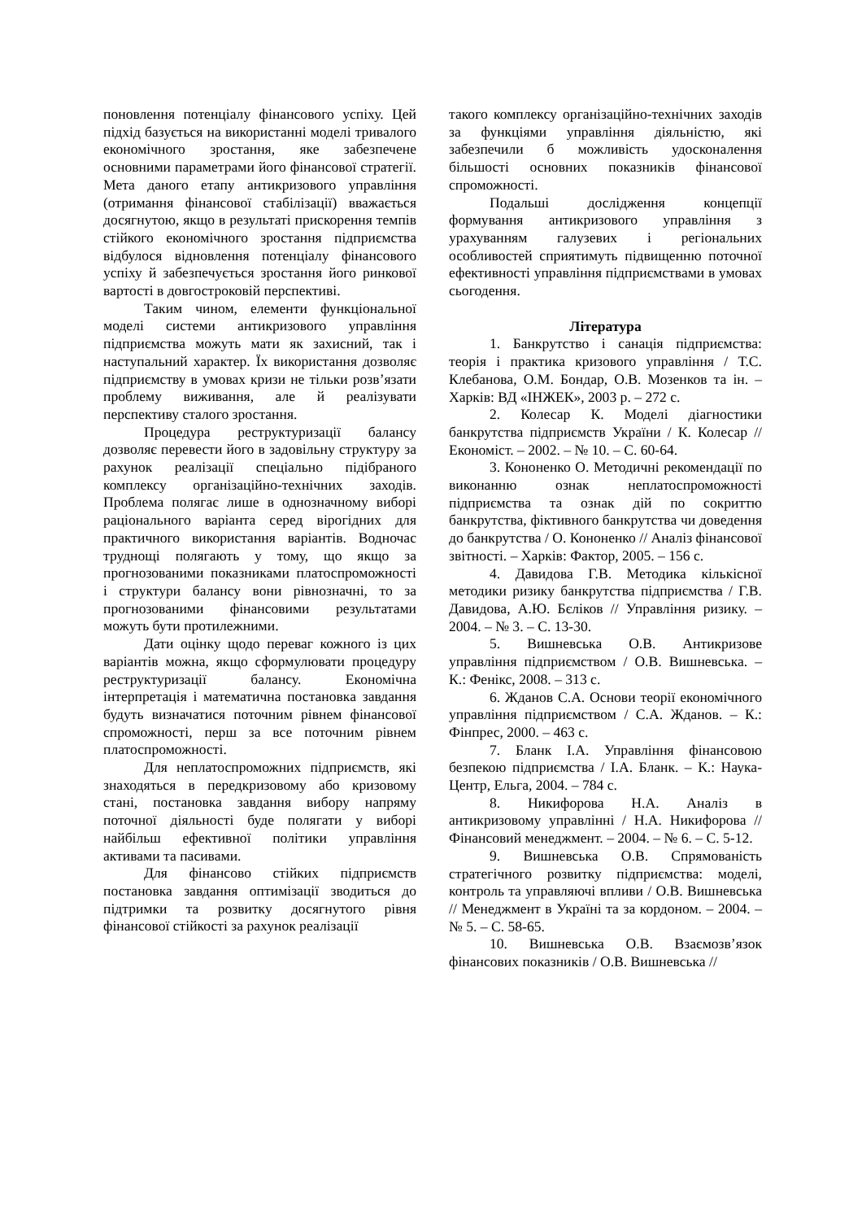поновлення потенціалу фінансового успіху. Цей підхід базується на використанні моделі тривалого економічного зростання, яке забезпечене основними параметрами його фінансової стратегії. Мета даного етапу антикризового управління (отримання фінансової стабілізації) вважається досягнутою, якщо в результаті прискорення темпів стійкого економічного зростання підприємства відбулося відновлення потенціалу фінансового успіху й забезпечується зростання його ринкової вартості в довгостроковій перспективі.
Таким чином, елементи функціональної моделі системи антикризового управління підприємства можуть мати як захисний, так і наступальний характер. Їх використання дозволяє підприємству в умовах кризи не тільки розв’язати проблему виживання, але й реалізувати перспективу сталого зростання.
Процедура реструктуризації балансу дозволяє перевести його в задовільну структуру за рахунок реалізації спеціально підібраного комплексу організаційно-технічних заходів. Проблема полягає лише в однозначному виборі раціонального варіанта серед вірогідних для практичного використання варіантів. Водночас труднощі полягають у тому, що якщо за прогнозованими показниками платоспроможності і структури балансу вони рівнозначні, то за прогнозованими фінансовими результатами можуть бути протилежними.
Дати оцінку щодо переваг кожного із цих варіантів можна, якщо сформулювати процедуру реструктуризації балансу. Економічна інтерпретація і математична постановка завдання будуть визначатися поточним рівнем фінансової спроможності, перш за все поточним рівнем платоспроможності.
Для неплатоспроможних підприємств, які знаходяться в передкризовому або кризовому стані, постановка завдання вибору напряму поточної діяльності буде полягати у виборі найбільш ефективної політики управління активами та пасивами.
Для фінансово стійких підприємств постановка завдання оптимізації зводиться до підтримки та розвитку досягнутого рівня фінансової стійкості за рахунок реалізації
такого комплексу організаційно-технічних заходів за функціями управління діяльністю, які забезпечили б можливість удосконалення більшості основних показників фінансової спроможності.
Подальші дослідження концепції формування антикризового управління з урахуванням галузевих і регіональних особливостей сприятимуть підвищенню поточної ефективності управління підприємствами в умовах сьогодення.
Література
1. Банкрутство і санація підприємства: теорія і практика кризового управління / Т.С. Клебанова, О.М. Бондар, О.В. Мозенков та ін. – Харків: ВД «ІНЖЕК», 2003 р. – 272 с.
2. Колесар К. Моделі діагностики банкрутства підприємств України / К. Колесар // Економіст. – 2002. – № 10. – С. 60-64.
3. Кононенко О. Методичні рекомендації по виконанню ознак неплатоспроможності підприємства та ознак дій по сокриттю банкрутства, фіктивного банкрутства чи доведення до банкрутства / О. Кононенко // Аналіз фінансової звітності. – Харків: Фактор, 2005. – 156 с.
4. Давидова Г.В. Методика кількісної методики ризику банкрутства підприємства / Г.В. Давидова, А.Ю. Бєліков // Управління ризику. – 2004. – № 3. – С. 13-30.
5. Вишневська О.В. Антикризове управління підприємством / О.В. Вишневська. – К.: Фенікс, 2008. – 313 с.
6. Жданов С.А. Основи теорії економічного управління підприємством / С.А. Жданов. – К.: Фінпрес, 2000. – 463 с.
7. Бланк І.А. Управління фінансовою безпекою підприємства / І.А. Бланк. – К.: Наука-Центр, Ельга, 2004. – 784 с.
8. Никифорова Н.А. Аналіз в антикризовому управлінні / Н.А. Никифорова // Фінансовий менеджмент. – 2004. – № 6. – С. 5-12.
9. Вишневська О.В. Спрямованість стратегічного розвитку підприємства: моделі, контроль та управляючі впливи / О.В. Вишневська // Менеджмент в Україні та за кордоном. – 2004. – № 5. – С. 58-65.
10. Вишневська О.В. Взаємозв’язок фінансових показників / О.В. Вишневська //